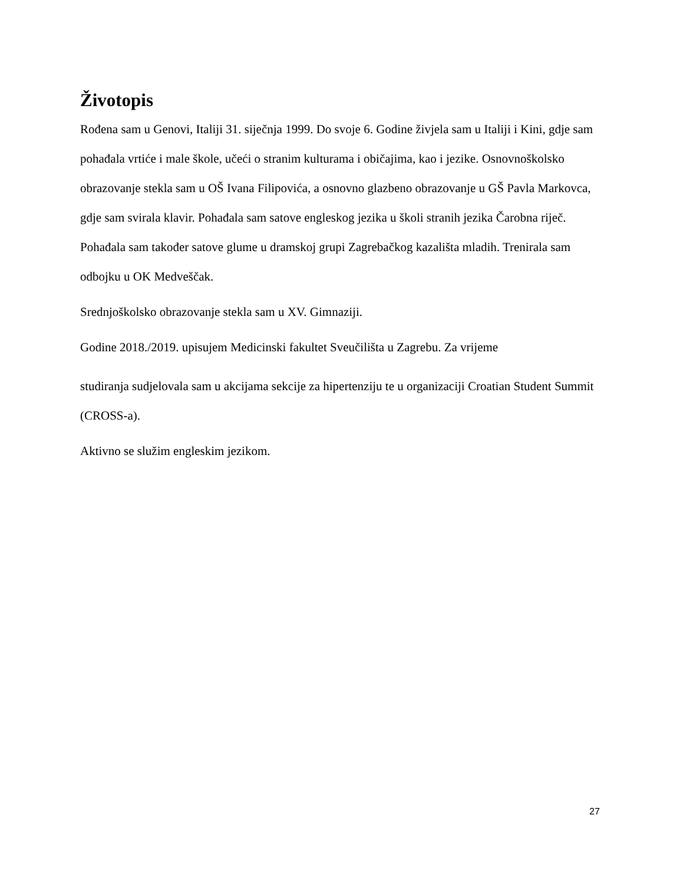Životopis
Rođena sam u Genovi, Italiji 31. siječnja 1999. Do svoje 6. Godine živjela sam u Italiji i Kini, gdje sam pohađala vrtiće i male škole, učeći o stranim kulturama i običajima, kao i jezike. Osnovnoškolsko obrazovanje stekla sam u OŠ Ivana Filipovića, a osnovno glazbeno obrazovanje u GŠ Pavla Markovca, gdje sam svirala klavir. Pohađala sam satove engleskog jezika u školi stranih jezika Čarobna riječ. Pohađala sam također satove glume u dramskoj grupi Zagrebačkog kazališta mladih. Trenirala sam odbojku u OK Medveščak.
Srednjoškolsko obrazovanje stekla sam u XV. Gimnaziji.
Godine 2018./2019. upisujem Medicinski fakultet Sveučilišta u Zagrebu. Za vrijeme
studiranja sudjelovala sam u akcijama sekcije za hipertenziju te u organizaciji Croatian Student Summit (CROSS-a).
Aktivno se služim engleskim jezikom.
27